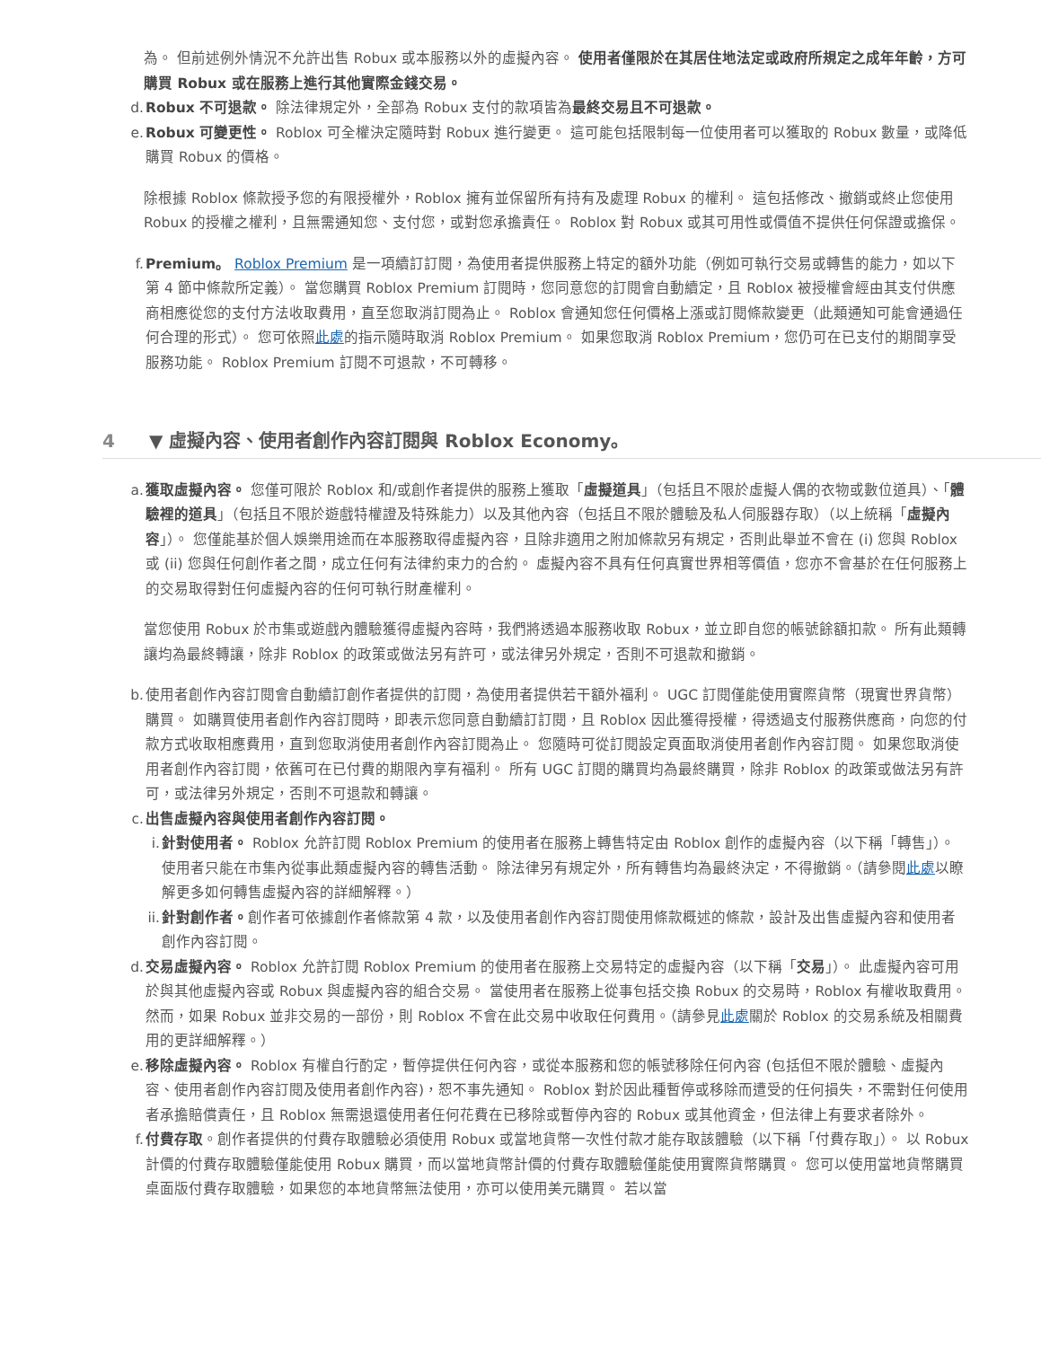為。 但前述例外情況不允許出售 Robux 或本服務以外的虛擬內容。 使用者僅限於在其居住地法定或政府所規定之成年年齡，方可購買 Robux 或在服務上進行其他實際金錢交易。
d. Robux 不可退款。 除法律規定外，全部為 Robux 支付的款項皆為最終交易且不可退款。
e. Robux 可變更性。 Roblox 可全權決定隨時對 Robux 進行變更。 這可能包括限制每一位使用者可以獲取的 Robux 數量，或降低購買 Robux 的價格。
除根據 Roblox 條款授予您的有限授權外，Roblox 擁有並保留所有持有及處理 Robux 的權利。 這包括修改、撤銷或終止您使用 Robux 的授權之權利，且無需通知您、支付您，或對您承擔責任。 Roblox 對 Robux 或其可用性或價值不提供任何保證或擔保。
f. Premium。 Roblox Premium 是一項續訂訂閱，為使用者提供服務上特定的額外功能（例如可執行交易或轉售的能力，如以下第 4 節中條款所定義）。 當您購買 Roblox Premium 訂閱時，您同意您的訂閱會自動續定，且 Roblox 被授權會經由其支付供應商相應從您的支付方法收取費用，直至您取消訂閱為止。 Roblox 會通知您任何價格上漲或訂閱條款變更（此類通知可能會通過任何合理的形式）。 您可依照此處的指示隨時取消 Roblox Premium。 如果您取消 Roblox Premium，您仍可在已支付的期間享受服務功能。 Roblox Premium 訂閱不可退款，不可轉移。
4 ▼ 虛擬內容、使用者創作內容訂閱與 Roblox Economy。
a. 獲取虛擬內容。 您僅可限於 Roblox 和/或創作者提供的服務上獲取「虛擬道具」（包括且不限於虛擬人偶的衣物或數位道具）、「體驗裡的道具」（包括且不限於遊戲特權證及特殊能力）以及其他內容（包括且不限於體驗及私人伺服器存取）（以上統稱「虛擬內容」）。 您僅能基於個人娛樂用途而在本服務取得虛擬內容，且除非適用之附加條款另有規定，否則此舉並不會在 (i) 您與 Roblox 或 (ii) 您與任何創作者之間，成立任何有法律約束力的合約。 虛擬內容不具有任何真實世界相等價值，您亦不會基於在任何服務上的交易取得對任何虛擬內容的任何可執行財產權利。
當您使用 Robux 於市集或遊戲內體驗獲得虛擬內容時，我們將透過本服務收取 Robux，並立即自您的帳號餘額扣款。 所有此類轉讓均為最終轉讓，除非 Roblox 的政策或做法另有許可，或法律另外規定，否則不可退款和撤銷。
b. 使用者創作內容訂閱會自動續訂創作者提供的訂閱，為使用者提供若干額外福利。 UGC 訂閱僅能使用實際貨幣（現實世界貨幣）購買。 如購買使用者創作內容訂閱時，即表示您同意自動續訂訂閱，且 Roblox 因此獲得授權，得透過支付服務供應商，向您的付款方式收取相應費用，直到您取消使用者創作內容訂閱為止。 您隨時可從訂閱設定頁面取消使用者創作內容訂閱。 如果您取消使用者創作內容訂閱，依舊可在已付費的期限內享有福利。 所有 UGC 訂閱的購買均為最終購買，除非 Roblox 的政策或做法另有許可，或法律另外規定，否則不可退款和轉讓。
c. 出售虛擬內容與使用者創作內容訂閱。
i. 針對使用者。 Roblox 允許訂閱 Roblox Premium 的使用者在服務上轉售特定由 Roblox 創作的虛擬內容（以下稱「轉售」）。 使用者只能在市集內從事此類虛擬內容的轉售活動。 除法律另有規定外，所有轉售均為最終決定，不得撤銷。（請參閱此處以瞭解更多如何轉售虛擬內容的詳細解釋。）
ii. 針對創作者。創作者可依據創作者條款第 4 款，以及使用者創作內容訂閱使用條款概述的條款，設計及出售虛擬內容和使用者創作內容訂閱。
d. 交易虛擬內容。 Roblox 允許訂閱 Roblox Premium 的使用者在服務上交易特定的虛擬內容（以下稱「交易」）。 此虛擬內容可用於與其他虛擬內容或 Robux 與虛擬內容的組合交易。 當使用者在服務上從事包括交換 Robux 的交易時，Roblox 有權收取費用。 然而，如果 Robux 並非交易的一部份，則 Roblox 不會在此交易中收取任何費用。（請參見此處關於 Roblox 的交易系統及相關費用的更詳細解釋。）
e. 移除虛擬內容。 Roblox 有權自行酌定，暫停提供任何內容，或從本服務和您的帳號移除任何內容 (包括但不限於體驗、虛擬內容、使用者創作內容訂閱及使用者創作內容)，恕不事先通知。 Roblox 對於因此種暫停或移除而遭受的任何損失，不需對任何使用者承擔賠償責任，且 Roblox 無需退還使用者任何花費在已移除或暫停內容的 Robux 或其他資金，但法律上有要求者除外。
f. 付費存取。創作者提供的付費存取體驗必須使用 Robux 或當地貨幣一次性付款才能存取該體驗（以下稱「付費存取」）。 以 Robux 計價的付費存取體驗僅能使用 Robux 購買，而以當地貨幣計價的付費存取體驗僅能使用實際貨幣購買。 您可以使用當地貨幣購買桌面版付費存取體驗，如果您的本地貨幣無法使用，亦可以使用美元購買。 若以當